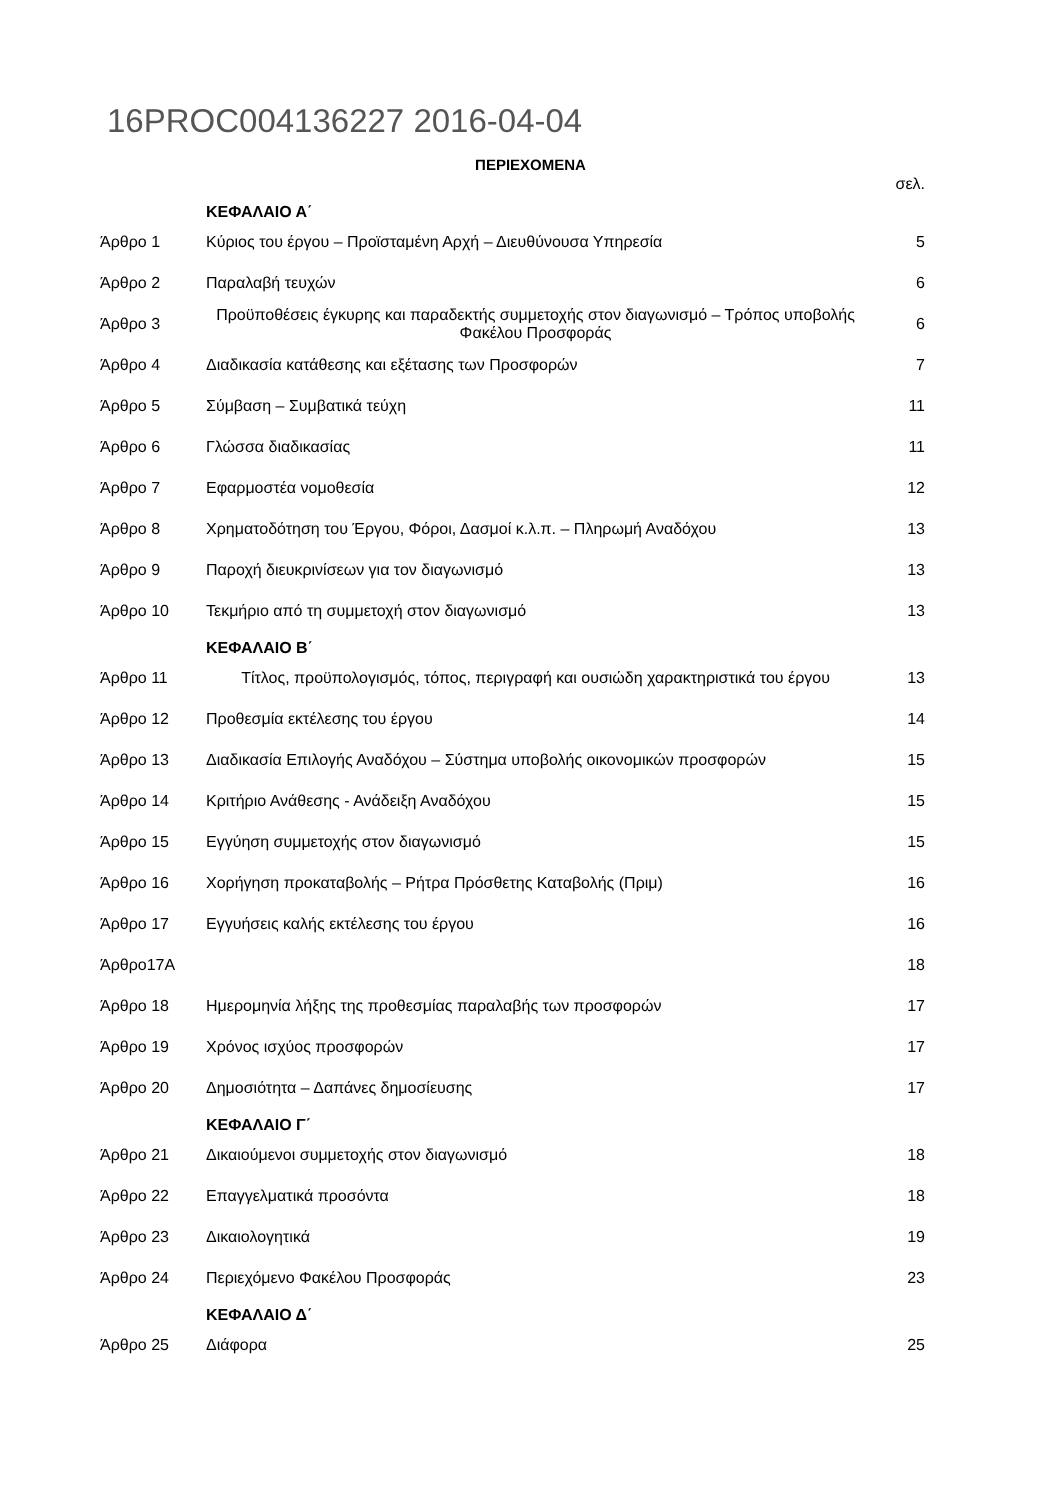16PROC004136227 2016-04-04
ΠΕΡΙΕΧΟΜΕΝΑ
| | | σελ. |
| | ΚΕΦΑΛΑΙΟ Α΄ | |
| Άρθρο 1 | Κύριος του έργου – Προϊσταμένη Αρχή – Διευθύνουσα Υπηρεσία | 5 |
| Άρθρο 2 | Παραλαβή τευχών | 6 |
| Άρθρο 3 | Προϋποθέσεις έγκυρης και παραδεκτής συμμετοχής στον διαγωνισμό – Τρόπος υποβολής Φακέλου Προσφοράς | 6 |
| Άρθρο 4 | Διαδικασία κατάθεσης και εξέτασης των Προσφορών | 7 |
| Άρθρο 5 | Σύμβαση – Συμβατικά τεύχη | 11 |
| Άρθρο 6 | Γλώσσα διαδικασίας | 11 |
| Άρθρο 7 | Εφαρμοστέα νομοθεσία | 12 |
| Άρθρο 8 | Χρηματοδότηση του Έργου, Φόροι, Δασμοί κ.λ.π. – Πληρωμή Αναδόχου | 13 |
| Άρθρο 9 | Παροχή διευκρινίσεων για τον διαγωνισμό | 13 |
| Άρθρο 10 | Τεκμήριο από τη συμμετοχή στον διαγωνισμό | 13 |
| | ΚΕΦΑΛΑΙΟ Β΄ | |
| Άρθρο 11 | Τίτλος, προϋπολογισμός, τόπος, περιγραφή και ουσιώδη χαρακτηριστικά του έργου | 13 |
| Άρθρο 12 | Προθεσμία εκτέλεσης του έργου | 14 |
| Άρθρο 13 | Διαδικασία Επιλογής Αναδόχου – Σύστημα υποβολής οικονομικών προσφορών | 15 |
| Άρθρο 14 | Κριτήριο Ανάθεσης - Ανάδειξη Αναδόχου | 15 |
| Άρθρο 15 | Εγγύηση συμμετοχής στον διαγωνισμό | 15 |
| Άρθρο 16 | Χορήγηση προκαταβολής – Ρήτρα Πρόσθετης Καταβολής (Πριμ) | 16 |
| Άρθρο 17 | Εγγυήσεις καλής εκτέλεσης του έργου | 16 |
| Άρθρο17Α | | 18 |
| Άρθρο 18 | Ημερομηνία λήξης της προθεσμίας παραλαβής των προσφορών | 17 |
| Άρθρο 19 | Χρόνος ισχύος προσφορών | 17 |
| Άρθρο 20 | Δημοσιότητα – Δαπάνες δημοσίευσης | 17 |
| | ΚΕΦΑΛΑΙΟ Γ΄ | |
| Άρθρο 21 | Δικαιούμενοι συμμετοχής στον διαγωνισμό | 18 |
| Άρθρο 22 | Επαγγελματικά προσόντα | 18 |
| Άρθρο 23 | Δικαιολογητικά | 19 |
| Άρθρο 24 | Περιεχόμενο Φακέλου Προσφοράς | 23 |
| | ΚΕΦΑΛΑΙΟ Δ΄ | |
| Άρθρο 25 | Διάφορα | 25 |